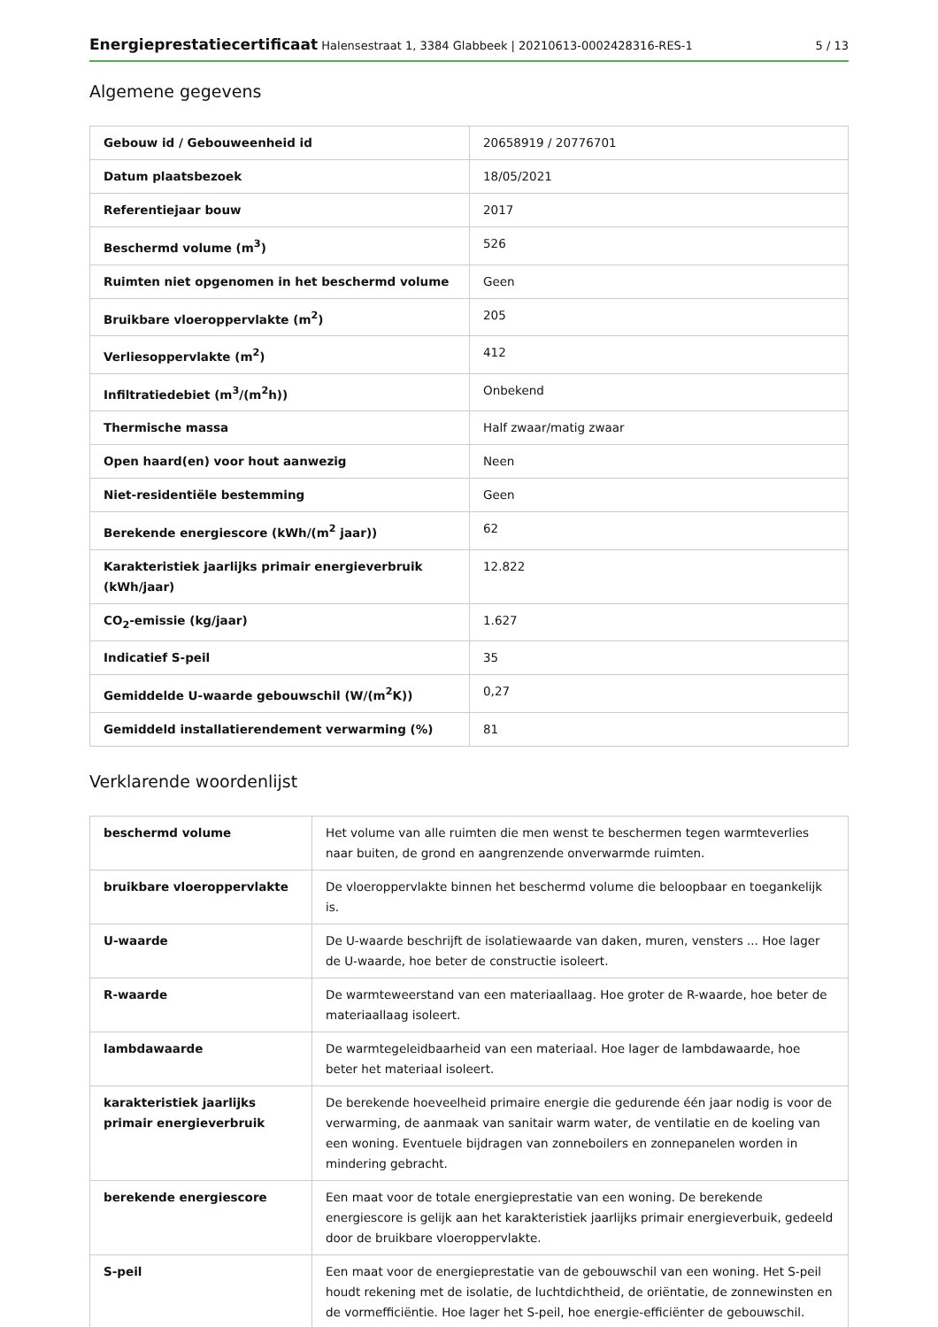Energieprestatiecertificaat Halensestraat 1, 3384 Glabbeek | 20210613-0002428316-RES-1
5 / 13
Algemene gegevens
| Gebouw id / Gebouweenheid id | 20658919 / 20776701 |
| Datum plaatsbezoek | 18/05/2021 |
| Referentiejaar bouw | 2017 |
| Beschermd volume (m<sup>3</sup>) | 526 |
| Ruimten niet opgenomen in het beschermd volume | Geen |
| Bruikbare vloeroppervlakte (m<sup>2</sup>) | 205 |
| Verliesoppervlakte (m<sup>2</sup>) | 412 |
| Infiltratiedebiet (m<sup>3</sup>/(m<sup>2</sup>h)) | Onbekend |
| Thermische massa | Half zwaar/matig zwaar |
| Open haard(en) voor hout aanwezig | Neen |
| Niet-residentiële bestemming | Geen |
| Berekende energiescore (kWh/(m<sup>2</sup> jaar)) | 62 |
| Karakteristiek jaarlijks primair energieverbruik (kWh/jaar) | 12.822 |
| CO<sub>2</sub>-emissie (kg/jaar) | 1.627 |
| Indicatief S-peil | 35 |
| Gemiddelde U-waarde gebouwschil (W/(m<sup>2</sup>K)) | 0,27 |
| Gemiddeld installatierendement verwarming (%) | 81 |
Verklarende woordenlijst
| beschermd volume | Het volume van alle ruimten die men wenst te beschermen tegen warmteverlies naar buiten, de grond en aangrenzende onverwarmde ruimten. |
| bruikbare vloeroppervlakte | De vloeroppervlakte binnen het beschermd volume die beloopbaar en toegankelijk is. |
| U-waarde | De U-waarde beschrijft de isolatiewaarde van daken, muren, vensters ... Hoe lager de U-waarde, hoe beter de constructie isoleert. |
| R-waarde | De warmteweerstand van een materiaallaag. Hoe groter de R-waarde, hoe beter de materiaallaag isoleert. |
| lambdawaarde | De warmtegeleidbaarheid van een materiaal. Hoe lager de lambdawaarde, hoe beter het materiaal isoleert. |
| karakteristiek jaarlijks primair energieverbruik | De berekende hoeveelheid primaire energie die gedurende één jaar nodig is voor de verwarming, de aanmaak van sanitair warm water, de ventilatie en de koeling van een woning. Eventuele bijdragen van zonneboilers en zonnepanelen worden in mindering gebracht. |
| berekende energiescore | Een maat voor de totale energieprestatie van een woning. De berekende energiescore is gelijk aan het karakteristiek jaarlijks primair energieverbuik, gedeeld door de bruikbare vloeroppervlakte. |
| S-peil | Een maat voor de energieprestatie van de gebouwschil van een woning. Het S-peil houdt rekening met de isolatie, de luchtdichtheid, de oriëntatie, de zonnewinsten en de vormefficiëntie. Hoe lager het S-peil, hoe energie-efficiënter de gebouwschil. |